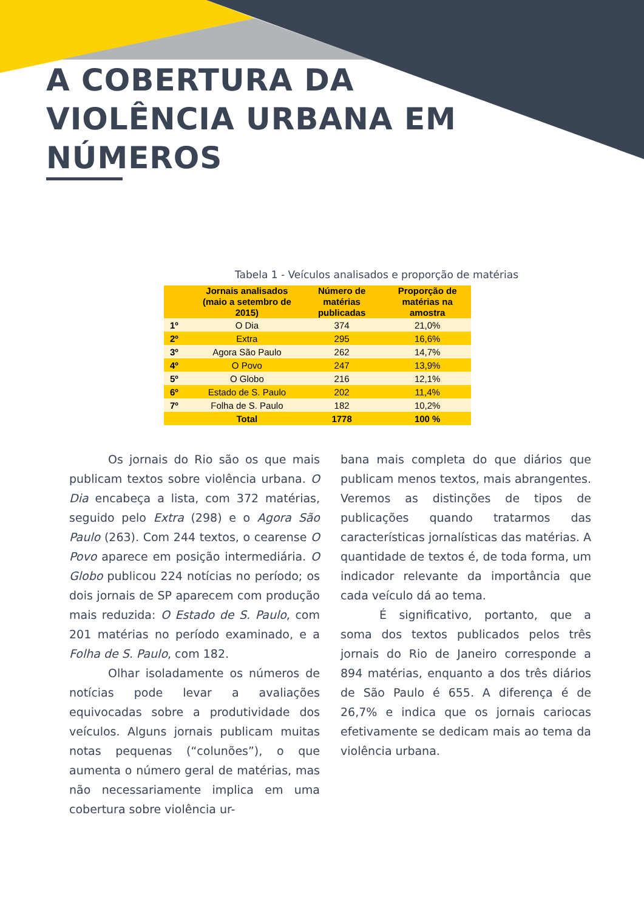A COBERTURA DA
VIOLÊNCIA URBANA EM
NÚMEROS
Tabela 1 - Veículos analisados e proporção de matérias
| | Jornais analisados (maio a setembro de 2015) | Número de matérias publicadas | Proporção de matérias na amostra |
| --- | --- | --- | --- |
| 1º | O Dia | 374 | 21,0% |
| 2º | Extra | 295 | 16,6% |
| 3º | Agora São Paulo | 262 | 14,7% |
| 4º | O Povo | 247 | 13,9% |
| 5º | O Globo | 216 | 12,1% |
| 6º | Estado de S. Paulo | 202 | 11,4% |
| 7º | Folha de S. Paulo | 182 | 10,2% |
| | Total | 1778 | 100 % |
Os jornais do Rio são os que mais publicam textos sobre violência urbana. O Dia encabeça a lista, com 372 matérias, seguido pelo Extra (298) e o Agora São Paulo (263). Com 244 textos, o cearense O Povo aparece em posição intermediária. O Globo publicou 224 notícias no período; os dois jornais de SP aparecem com produção mais reduzida: O Estado de S. Paulo, com 201 matérias no período examinado, e a Folha de S. Paulo, com 182.
Olhar isoladamente os números de notícias pode levar a avaliações equivocadas sobre a produtividade dos veículos. Alguns jornais publicam muitas notas pequenas (“colunões”), o que aumenta o número geral de matérias, mas não necessariamente implica em uma cobertura sobre violência ur-
bana mais completa do que diários que publicam menos textos, mais abrangentes. Veremos as distinções de tipos de publicações quando tratarmos das características jornalísticas das matérias. A quantidade de textos é, de toda forma, um indicador relevante da importância que cada veículo dá ao tema.
É significativo, portanto, que a soma dos textos publicados pelos três jornais do Rio de Janeiro corresponde a 894 matérias, enquanto a dos três diários de São Paulo é 655. A diferença é de 26,7% e indica que os jornais cariocas efetivamente se dedicam mais ao tema da violência urbana.